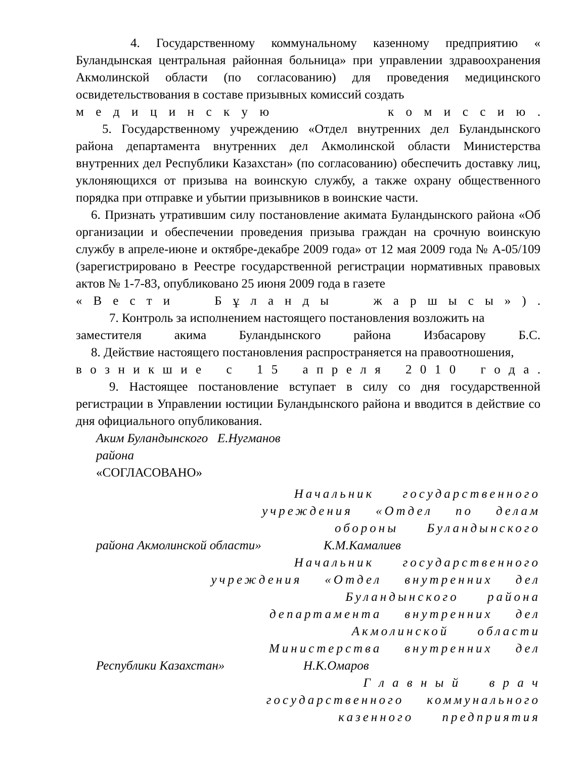4. Государственному коммунальному казенному предприятию « Буландынская центральная районная больница» при управлении здравоохранения Акмолинской области (по согласованию) для проведения медицинского освидетельствования в составе призывных комиссий создать
м е д и ц и н с к у ю к о м и с с и ю .
5. Государственному учреждению «Отдел внутренних дел Буландынского района департамента внутренних дел Акмолинской области Министерства внутренних дел Республики Казахстан» (по согласованию) обеспечить доставку лиц, уклоняющихся от призыва на воинскую службу, а также охрану общественного порядка при отправке и убытии призывников в воинские части.
6. Признать утратившим силу постановление акимата Буландынского района «Об организации и обеспечении проведения призыва граждан на срочную воинскую службу в апреле-июне и октябре-декабре 2009 года» от 12 мая 2009 года № А-05/109 (зарегистрировано в Реестре государственной регистрации нормативных правовых актов № 1-7-83, опубликовано 25 июня 2009 года в газете
« В е с т и Б ұ л а н д ы ж а р ш ы с ы » ) .
7. Контроль за исполнением настоящего постановления возложить на
заместителя акима Буландынского района Избасарову Б.С.
8. Действие настоящего постановления распространяется на правоотношения,
в о з н и к ш и е с 1 5 а п р е л я 2 0 1 0 г о д а .
9. Настоящее постановление вступает в силу со дня государственной регистрации в Управлении юстиции Буландынского района и вводится в действие со дня официального опубликования.
Аким Буландынского района Е.Нугманов
«СОГЛАСОВАНО»
Начальник государственного
учреждения «Отдел по делам
обороны Буландынского
района Акмолинской области» К.М.Камалиев
Начальник государственного
учреждения «Отдел внутренних дел
Буландынского района
департамента внутренних дел
Акмолинской области
Министерства внутренних дел
Республики Казахстан» Н.К.Омаров
Г л а в н ы й в р а ч
государственного коммунального
казенного предприятия